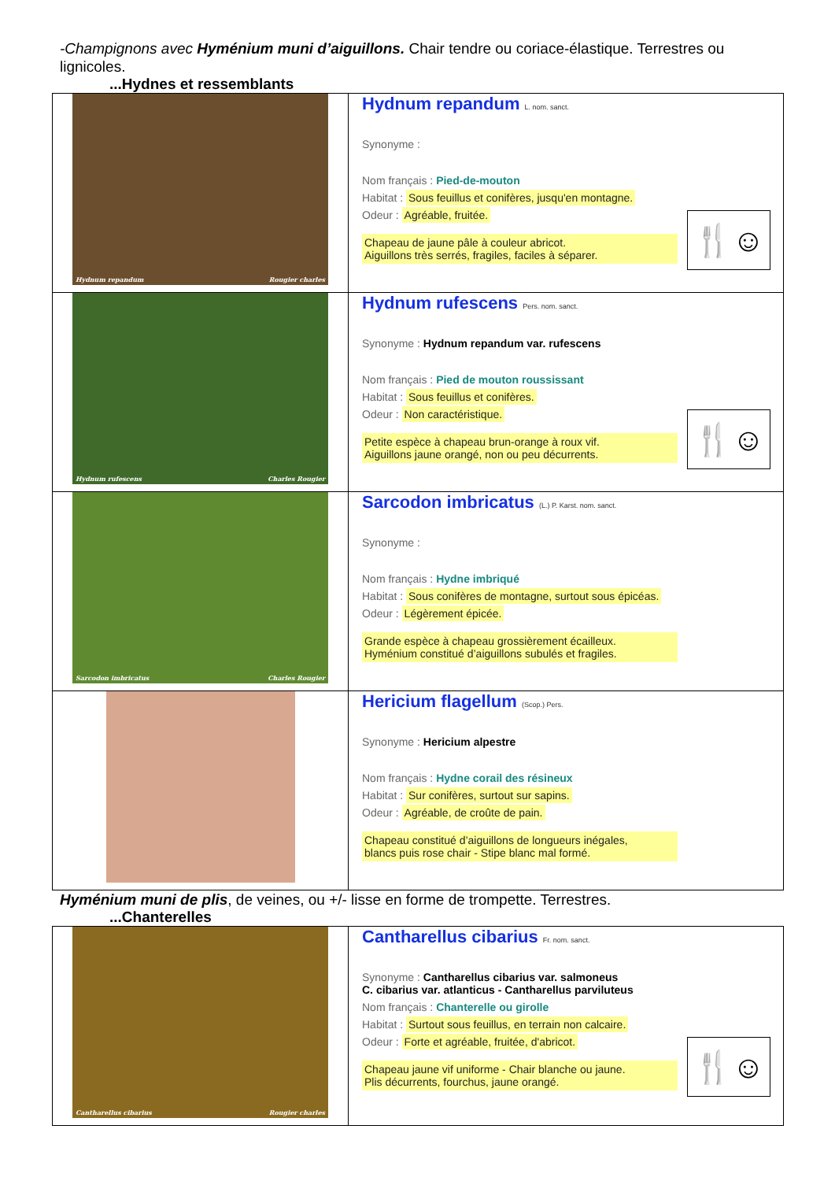-Champignons avec Hyménium muni d’aiguillons. Chair tendre ou coriace-élastique. Terrestres ou lignicoles.
...Hydnes et ressemblants
| Hydnum repandum Rougier charles | Hydnum repandum L. nom. sanct. Synonyme : Nom français : Pied-de-mouton Habitat : Sous feuillus et conifères, jusqu'en montagne. 🍴☺ Odeur : Agréable, fruitée. Chapeau de jaune pâle à couleur abricot. Aiguillons très serrés, fragiles, faciles à séparer. |
| Hydnum rufescens Charles Rougier | Hydnum rufescens Pers. nom. sanct. Synonyme : Hydnum repandum var. rufescens Nom français : Pied de mouton roussissant Habitat : Sous feuillus et conifères. 🍴☺ Odeur : Non caractéristique. Petite espèce à chapeau brun-orange à roux vif. Aiguillons jaune orangé, non ou peu décurrents. |
| Sarcodon imbricatus Charles Rougier | Sarcodon imbricatus (L.) P. Karst. nom. sanct. Synonyme : Nom français : Hydne imbriqué Habitat : Sous conifères de montagne, surtout sous épicéas. Odeur : Légèrement épicée. Grande espèce à chapeau grossièrement écailleux. Hyménium constitué d’aiguillons subulés et fragiles. |
| | Hericium flagellum (Scop.) Pers. Synonyme : Hericium alpestre Nom français : Hydne corail des résineux Habitat : Sur conifères, surtout sur sapins. Odeur : Agréable, de croûte de pain. Chapeau constitué d’aiguillons de longueurs inégales, blancs puis rose chair - Stipe blanc mal formé. |
Hyménium muni de plis, de veines, ou +/- lisse en forme de trompette. Terrestres.
...Chanterelles
| Cantharellus cibarius Rougier charles | Cantharellus cibarius Fr. nom. sanct. Synonyme : Cantharellus cibarius var. salmoneus C. cibarius var. atlanticus - Cantharellus parviluteus Nom français : Chanterelle ou girolle Habitat : Surtout sous feuillus, en terrain non calcaire. 🍴☺ Odeur : Forte et agréable, fruitée, d'abricot. Chapeau jaune vif uniforme - Chair blanche ou jaune. Plis décurrents, fourchus, jaune orangé. |